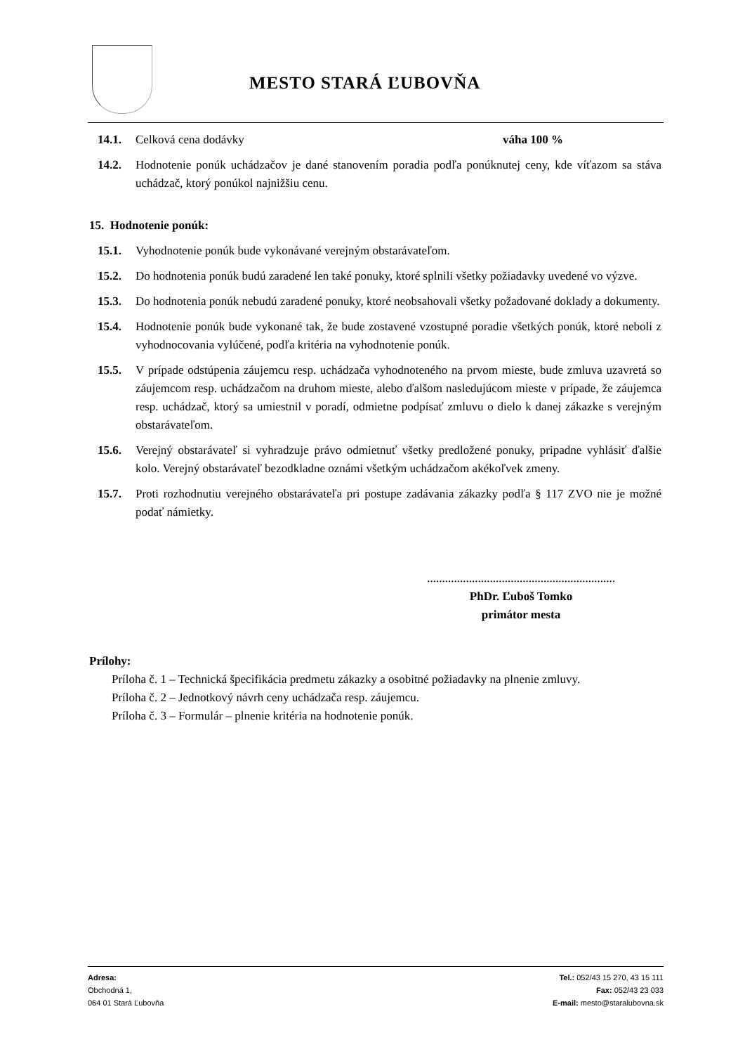MESTO STARÁ ĽUBOVŇA
14.1. Celková cena dodávky váha 100 %
14.2. Hodnotenie ponúk uchádzačov je dané stanovením poradia podľa ponúknutej ceny, kde víťazom sa stáva uchádzač, ktorý ponúkol najnižšiu cenu.
15. Hodnotenie ponúk:
15.1. Vyhodnotenie ponúk bude vykonávané verejným obstarávateľom.
15.2. Do hodnotenia ponúk budú zaradené len také ponuky, ktoré splnili všetky požiadavky uvedené vo výzve.
15.3. Do hodnotenia ponúk nebudú zaradené ponuky, ktoré neobsahovali všetky požadované doklady a dokumenty.
15.4. Hodnotenie ponúk bude vykonané tak, že bude zostavené vzostupné poradie všetkých ponúk, ktoré neboli z vyhodnocovania vylúčené, podľa kritéria na vyhodnotenie ponúk.
15.5. V prípade odstúpenia záujemcu resp. uchádzača vyhodnoteného na prvom mieste, bude zmluva uzavretá so záujemcom resp. uchádzačom na druhom mieste, alebo ďalšom nasledujúcom mieste v prípade, že záujemca resp. uchádzač, ktorý sa umiestnil v poradí, odmietne podpísať zmluvu o dielo k danej zákazke s verejným obstarávateľom.
15.6. Verejný obstarávateľ si vyhradzuje právo odmietnuť všetky predložené ponuky, pripadne vyhlásiť ďalšie kolo. Verejný obstarávateľ bezodkladne oznámi všetkým uchádzačom akékoľvek zmeny.
15.7. Proti rozhodnutiu verejného obstarávateľa pri postupe zadávania zákazky podľa § 117 ZVO nie je možné podať námietky.
...............................................................
PhDr. Ľuboš Tomko
primátor mesta
Prílohy:
Príloha č. 1 – Technická špecifikácia predmetu zákazky a osobitné požiadavky na plnenie zmluvy.
Príloha č. 2 – Jednotkový návrh ceny uchádzača resp. záujemcu.
Príloha č. 3 – Formulár – plnenie kritéria na hodnotenie ponúk.
Adresa:
Obchodná 1,
064 01 Stará Ľubovňa
Tel.: 052/43 15 270, 43 15 111
Fax: 052/43 23 033
E-mail: mesto@staralubovna.sk